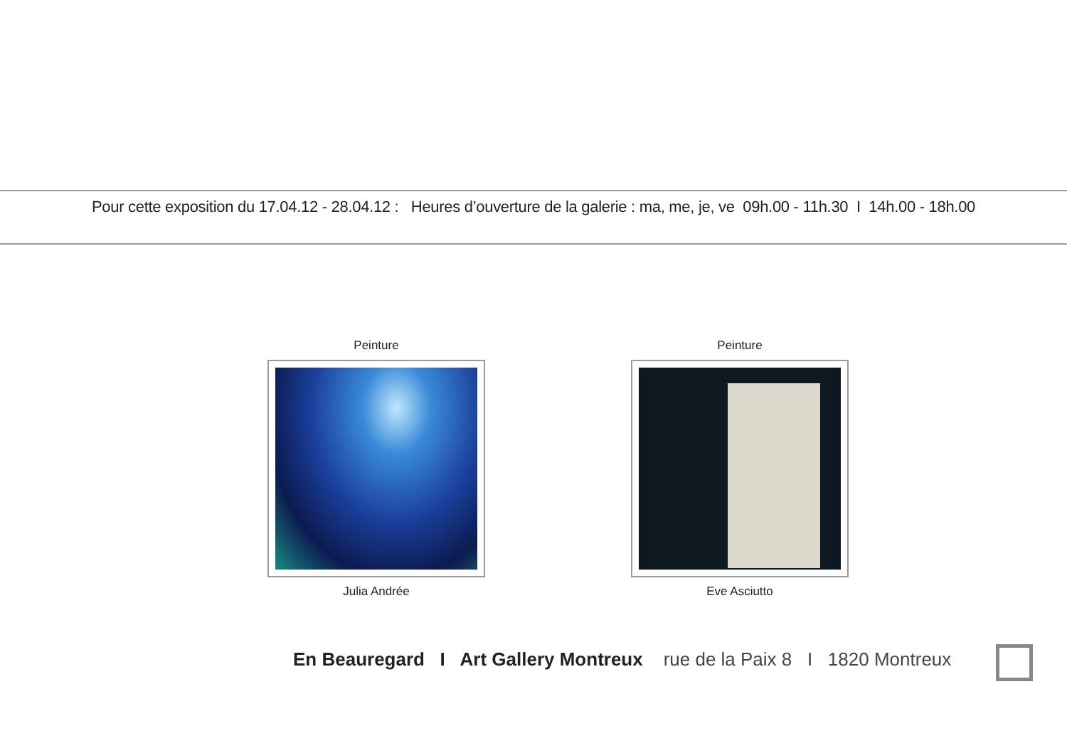Pour cette exposition du 17.04.12 - 28.04.12 : Heures d’ouverture de la galerie : ma, me, je, ve 09h.00 - 11h.30 I 14h.00 - 18h.00
Peinture
Julia Andrée
Peinture
Eve Asciutto
En Beauregard I Art Gallery Montreux rue de la Paix 8 I 1820 Montreux